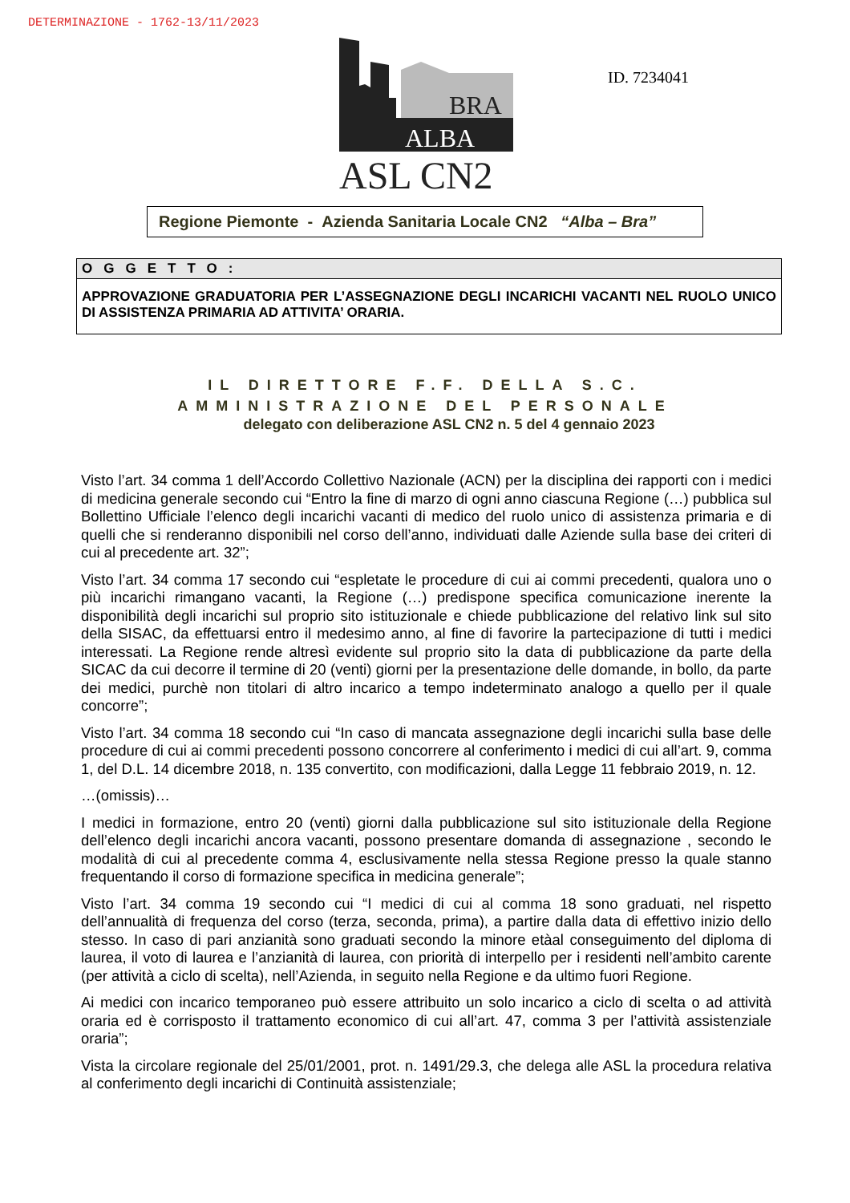DETERMINAZIONE - 1762-13/11/2023
BRA
ALBA
ASL CN2
ID. 7234041
Regione Piemonte - Azienda Sanitaria Locale CN2 “Alba – Bra”
OGGETTO:
APPROVAZIONE GRADUATORIA PER L’ASSEGNAZIONE DEGLI INCARICHI VACANTI NEL RUOLO UNICO DI ASSISTENZA PRIMARIA AD ATTIVITA’ ORARIA.
IL DIRETTORE F.F. DELLA S.C.
AMMINISTRAZIONE DEL PERSONALE
delegato con deliberazione ASL CN2 n. 5 del 4 gennaio 2023
Visto l’art. 34 comma 1 dell’Accordo Collettivo Nazionale (ACN) per la disciplina dei rapporti con i medici di medicina generale secondo cui “Entro la fine di marzo di ogni anno ciascuna Regione (…) pubblica sul Bollettino Ufficiale l’elenco degli incarichi vacanti di medico del ruolo unico di assistenza primaria e di quelli che si renderanno disponibili nel corso dell’anno, individuati dalle Aziende sulla base dei criteri di cui al precedente art. 32”;
Visto l’art. 34 comma 17 secondo cui “espletate le procedure di cui ai commi precedenti, qualora uno o più incarichi rimangano vacanti, la Regione (…) predispone specifica comunicazione inerente la disponibilità degli incarichi sul proprio sito istituzionale e chiede pubblicazione del relativo link sul sito della SISAC, da effettuarsi entro il medesimo anno, al fine di favorire la partecipazione di tutti i medici interessati. La Regione rende altresì evidente sul proprio sito la data di pubblicazione da parte della SICAC da cui decorre il termine di 20 (venti) giorni per la presentazione delle domande, in bollo, da parte dei medici, purchè non titolari di altro incarico a tempo indeterminato analogo a quello per il quale concorre”;
Visto l’art. 34 comma 18 secondo cui “In caso di mancata assegnazione degli incarichi sulla base delle procedure di cui ai commi precedenti possono concorrere al conferimento i medici di cui all’art. 9, comma 1, del D.L. 14 dicembre 2018, n. 135 convertito, con modificazioni, dalla Legge 11 febbraio 2019, n. 12.
…(omissis)…
I medici in formazione, entro 20 (venti) giorni dalla pubblicazione sul sito istituzionale della Regione dell’elenco degli incarichi ancora vacanti, possono presentare domanda di assegnazione , secondo le modalità di cui al precedente comma 4, esclusivamente nella stessa Regione presso la quale stanno frequentando il corso di formazione specifica in medicina generale”;
Visto l’art. 34 comma 19 secondo cui “I medici di cui al comma 18 sono graduati, nel rispetto dell’annualità di frequenza del corso (terza, seconda, prima), a partire dalla data di effettivo inizio dello stesso. In caso di pari anzianità sono graduati secondo la minore etàal conseguimento del diploma di laurea, il voto di laurea e l’anzianità di laurea, con priorità di interpello per i residenti nell’ambito carente (per attività a ciclo di scelta), nell’Azienda, in seguito nella Regione e da ultimo fuori Regione.
Ai medici con incarico temporaneo può essere attribuito un solo incarico a ciclo di scelta o ad attività oraria ed è corrisposto il trattamento economico di cui all’art. 47, comma 3 per l’attività assistenziale oraria”;
Vista la circolare regionale del 25/01/2001, prot. n. 1491/29.3, che delega alle ASL la procedura relativa al conferimento degli incarichi di Continuità assistenziale;